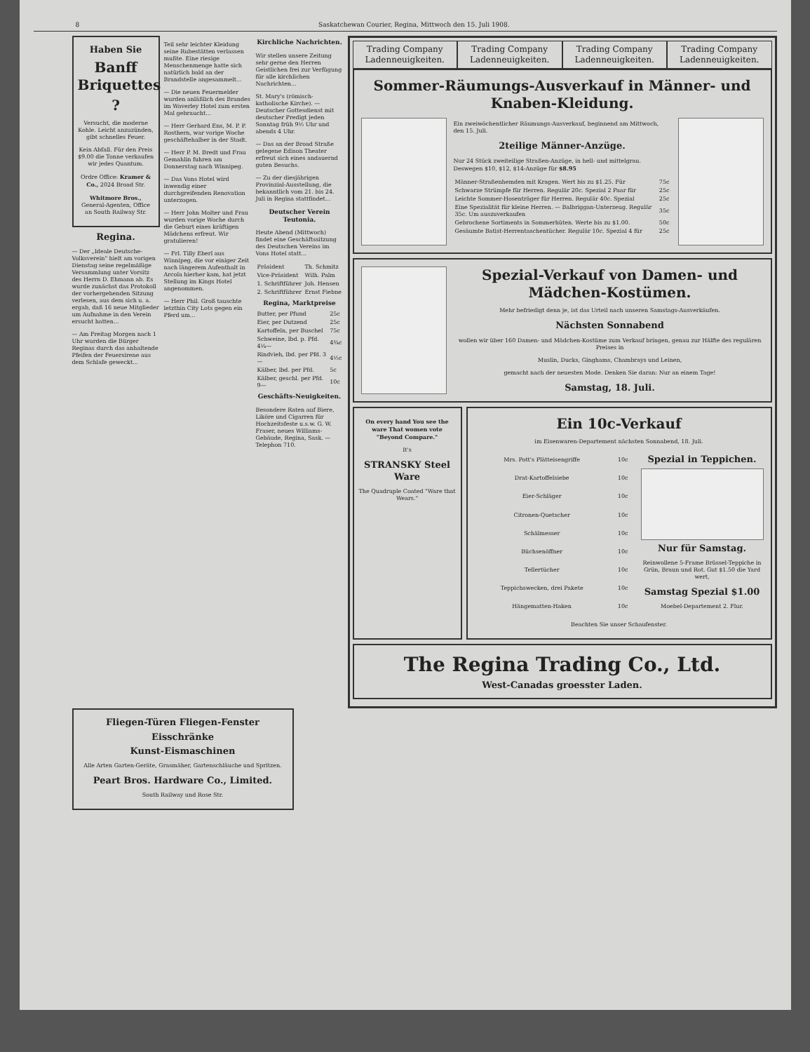8 Saskatchewan Courier, Regina, Mittwoch den 15. Juli 1908.
Haben Sie
Banff Briquettes
?
Versucht, die moderne Kohle. Leicht anzuzünden, gibt schnelles Feuer.
Kein Abfall. Für den Preis $9.00 die Tonne verkaufen wir jedes Quantum.
Ordre Office: Kramer & Co., 2024 Broad Str.
Whitmore Bros., General-Agenten, Office an South Railway Str.
Regina.
— Der „Ideale Deutsche-Volksverein" hielt am vorigen Dienstag seine regelmäßige Versammlung unter Vorsitz des Herrn D. Ehmann ab. Es wurde zunächst das Protokoll der vorhergehenden Sitzung verlesen, aus dem sich u. a. ergab, daß 16 neue Mitglieder um Aufnahme in den Verein ersucht hatten...
— Am Freitag Morgen nach 1 Uhr wurden die Bürger Reginas durch das anhaltende Pfeifen der Feuersirene aus dem Schlafe geweckt...
Teil sehr leichter Kleidung seine Rubestätten verlassen mußte. Eine riesige Menschenmenge hatte sich natürlich bald an der Brandstelle angesammelt...
— Die neuen Feuermelder wurden anläßlich des Brandes im Waverley Hotel zum ersten Mal gebraucht...
— Herr Gerhard Ens, M. P. P. Rosthern, war vorige Woche geschäftehalber in der Stadt.
— Herr P. M. Bredt und Frau Gemahlin fuhren am Donnerstag nach Winnipeg.
— Das Vons Hotel wird inwendig einer durchgreifenden Renovation unterzogen.
— Herr John Molter und Frau wurden vorige Woche durch die Geburt eines kräftigen Mädchens erfreut. Wir gratulieren!
— Frl. Tilly Eberl aus Winnipeg, die vor einiger Zeit nach längerem Aufenthalt in Arcola hierher kam, hat jetzt Stellung im Kings Hotel angenommen.
— Herr Phil. Groß tauschte letzthin City Lots gegen ein Pferd um...
Kirchliche Nachrichten.
Wir stellen unsere Zeitung sehr gerne den Herren Geistlichen frei zur Verfügung für alle kirchlichen Nachrichten...
St. Mary's (römisch-katholische Kirche). — Deutscher Gottesdienst mit deutscher Predigt jeden Sonntag früh 9½ Uhr und abends 4 Uhr.
— Das an der Broad Straße gelegene Edison Theater erfreut sich eines andauernd guten Besuchs.
— Zu der diesjährigen Provinzial-Ausstellung, die bekanntlich vom 21. bis 24. Juli in Regina stattfindet...
Deutscher Verein Teutonia.
Heute Abend (Mittwoch) findet eine Geschäftssitzung des Deutschen Vereins im Vons Hotel statt...
| Präsident | Th. Schmitz |
| Vice-Präsident | Wilh. Palm |
| 1. Schriftführer | Joh. Hensen |
| 2. Schriftführer | Ernst Fiebne |
Regina, Marktpreise
| Butter, per Pfund | 25c |
| Eier, per Dutzend | 25c |
| Kartoffeln, per Buschel | 75c |
| Schweine, lbd. p. Pfd. 4¼— | 4¾c |
| Rindvieh, lbd. per Pfd. 3— | 4½c |
| Kälber, lbd. per Pfd. | 5c |
| Kälber, geschl. per Pfd. 9— | 10c |
Geschäfts-Neuigkeiten.
Besondere Raten auf Biere, Liköre und Cigarren für Hochzeitsfeste u.s.w. G. W. Fraser, neues Williams-Gebäude, Regina, Sask. — Telephon 710.
Trading Company Ladenneuigkeiten.
Trading Company Ladenneuigkeiten.
Trading Company Ladenneuigkeiten.
Trading Company Ladenneuigkeiten.
Sommer-Räumungs-Ausverkauf in Männer- und Knaben-Kleidung.
Ein zweiwöchentlicher Räumungs-Ausverkauf, beginnend am Mittwoch, den 15. Juli.
2teilige Männer-Anzüge.
Nur 24 Stück zweiteilige Straßen-Anzüge, in hell- und mittelgrau. Deswegen $10, $12, $14-Anzüge für $8.95
| Männer-Straßenhemden mit Kragen. Wert bis zu $1.25. Für | 75c |
| Schwarze Strümpfe für Herren. Regulär 20c. Spezial 2 Paar für | 25c |
| Leichte Sommer-Hosenträger für Herren. Regulär 40c. Spezial | 25c |
| Eine Spezialität für kleine Herren. — Balbriggan-Unterzeug. Regulär 35c. Um auszuverkaufen | 35c |
| Gebrochene Sortiments in Sommerhüten. Werte bis zu $1.00. | 50c |
| Gesäumte Batist-Herrentaschentücher. Regulär 10c. Spezial 4 für | 25c |
Spezial-Verkauf von Damen- und Mädchen-Kostümen.
Mehr befriedigt denn je, ist das Urteil nach unseren Samstags-Ausverkäufen.
Nächsten Sonnabend
wollen wir über 160 Damen- und Mädchen-Kostüme zum Verkauf bringen, genau zur Hälfte des regulären Preises in
Muslin, Ducks, Ginghams, Chambrays und Leinen,
gemacht nach der neuesten Mode. Denken Sie daran: Nur an einem Tage!
Samstag, 18. Juli.
On every hand You see the ware That women vote "Beyond Compare."
It's
STRANSKY Steel Ware
The Quadruple Coated "Ware that Wears."
Ein 10c-Verkauf
im Eisenwaren-Departement nächsten Sonnabend, 18. Juli.
| Mrs. Pott's Plätteisengriffe | 10c |
| Drat-Kartoffelsiebe | 10c |
| Eier-Schläger | 10c |
| Citronen-Quetscher | 10c |
| Schälmesser | 10c |
| Büchsenöffner | 10c |
| Tellertücher | 10c |
| Teppichswecken, drei Pakete | 10c |
| Hängematten-Haken | 10c |
Spezial in Teppichen.
Nur für Samstag.
Reinwollene 5-Frame Brüssel-Teppiche in Grün, Braun und Rot. Gut $1.50 die Yard wert,
Samstag Spezial $1.00
Moebel-Departement 2. Flur.
Beachten Sie unser Schaufenster.
The Regina Trading Co., Ltd.
West-Canadas groesster Laden.
Fliegen-Türen Fliegen-Fenster
Eisschränke
Kunst-Eismaschinen
Alle Arten Garten-Geräte, Grasmäher, Gartenschläuche und Spritzen.
Peart Bros. Hardware Co., Limited.
South Railway und Rose Str.